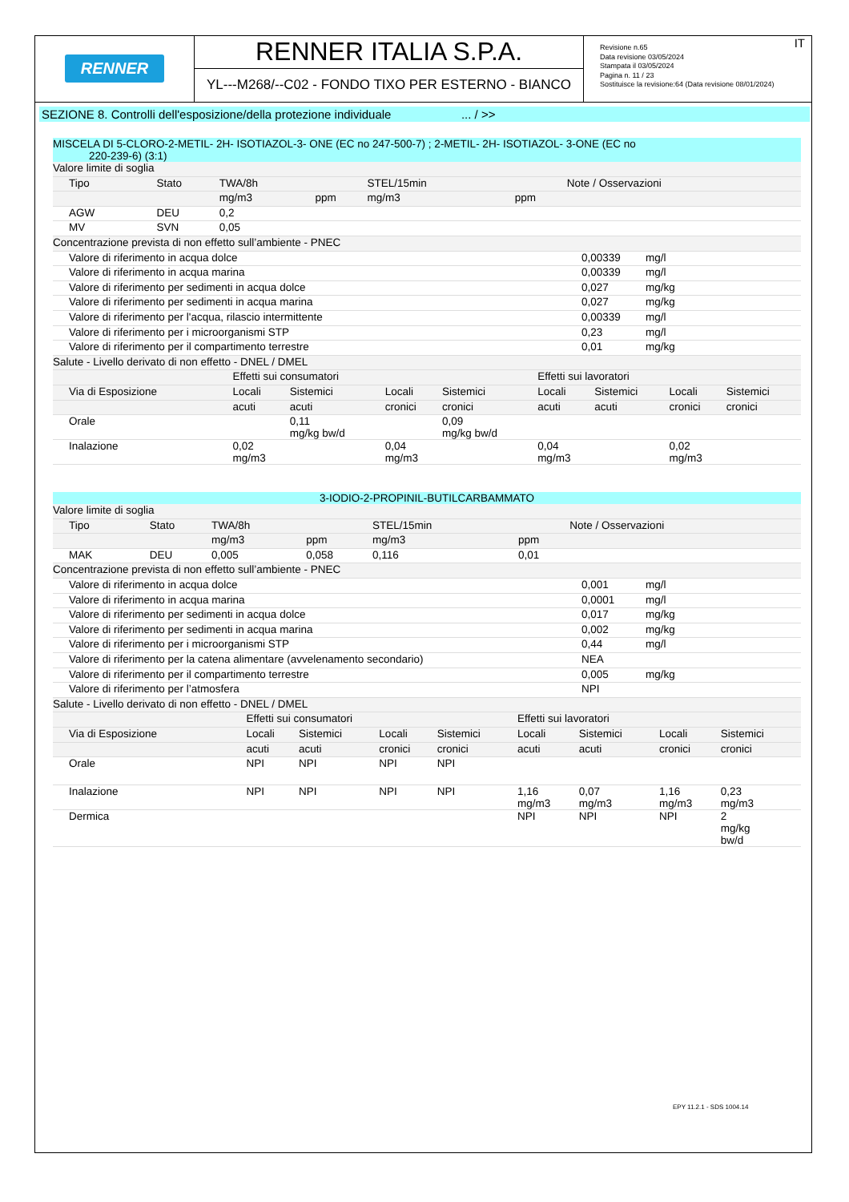RENNER
RENNER ITALIA S.P.A.
YL---M268/--C02 - FONDO TIXO PER ESTERNO - BIANCO
IT Revisione n.65
Data revisione 03/05/2024
Stampata il 03/05/2024
Pagina n. 11 / 23
Sostituisce la revisione:64 (Data revisione 08/01/2024)
SEZIONE 8. Controlli dell'esposizione/della protezione individuale ... / >>
MISCELA DI 5-CLORO-2-METIL- 2H- ISOTIAZOL-3- ONE (EC no 247-500-7) ; 2-METIL- 2H- ISOTIAZOL- 3-ONE (EC no
220-239-6) (3:1)
| Valore limite di soglia | | | | | | |
| Tipo | Stato | TWA/8h | | STEL/15min | | Note / Osservazioni |
| | | mg/m3 | ppm | mg/m3 | ppm | |
| AGW | DEU | 0,2 | | | | |
| MV | SVN | 0,05 | | | | |
| Concentrazione prevista di non effetto sull’ambiente - PNEC | | |
| Valore di riferimento in acqua dolce | 0,00339 | mg/l |
| Valore di riferimento in acqua marina | 0,00339 | mg/l |
| Valore di riferimento per sedimenti in acqua dolce | 0,027 | mg/kg |
| Valore di riferimento per sedimenti in acqua marina | 0,027 | mg/kg |
| Valore di riferimento per l'acqua, rilascio intermittente | 0,00339 | mg/l |
| Valore di riferimento per i microorganismi STP | 0,23 | mg/l |
| Valore di riferimento per il compartimento terrestre | 0,01 | mg/kg |
| Salute - Livello derivato di non effetto - DNEL / DMEL | | | | | | | | |
| | Effetti sui consumatori | | | | Effetti sui lavoratori | | | |
| Via di Esposizione | Locali | Sistemici | Locali | Sistemici | Locali | Sistemici | Locali | Sistemici |
| | acuti | acuti | cronici | cronici | acuti | acuti | cronici | cronici |
| Orale | | 0,11 mg/kg bw/d | | 0,09 mg/kg bw/d | | | | |
| Inalazione | 0,02 mg/m3 | | 0,04 mg/m3 | | 0,04 mg/m3 | | 0,02 mg/m3 | |
3-IODIO-2-PROPINIL-BUTILCARBAMMATO
| Valore limite di soglia | | | | | | |
| Tipo | Stato | TWA/8h | | STEL/15min | | Note / Osservazioni |
| | | mg/m3 | ppm | mg/m3 | ppm | |
| MAK | DEU | 0,005 | 0,058 | 0,116 | 0,01 | |
| Concentrazione prevista di non effetto sull’ambiente - PNEC | | |
| Valore di riferimento in acqua dolce | 0,001 | mg/l |
| Valore di riferimento in acqua marina | 0,0001 | mg/l |
| Valore di riferimento per sedimenti in acqua dolce | 0,017 | mg/kg |
| Valore di riferimento per sedimenti in acqua marina | 0,002 | mg/kg |
| Valore di riferimento per i microorganismi STP | 0,44 | mg/l |
| Valore di riferimento per la catena alimentare (avvelenamento secondario) | NEA | |
| Valore di riferimento per il compartimento terrestre | 0,005 | mg/kg |
| Valore di riferimento per l’atmosfera | NPI | |
| Salute - Livello derivato di non effetto - DNEL / DMEL | | | | | | | | |
| | Effetti sui consumatori | | | | Effetti sui lavoratori | | | |
| Via di Esposizione | Locali | Sistemici | Locali | Sistemici | Locali | Sistemici | Locali | Sistemici |
| | acuti | acuti | cronici | cronici | acuti | acuti | cronici | cronici |
| Orale | NPI | NPI | NPI | NPI | | | | |
| Inalazione | NPI | NPI | NPI | NPI | 1,16 mg/m3 | 0,07 mg/m3 | 1,16 mg/m3 | 0,23 mg/m3 |
| Dermica | | | | | NPI | NPI | NPI | 2 mg/kg bw/d |
EPY 11.2.1 - SDS 1004.14